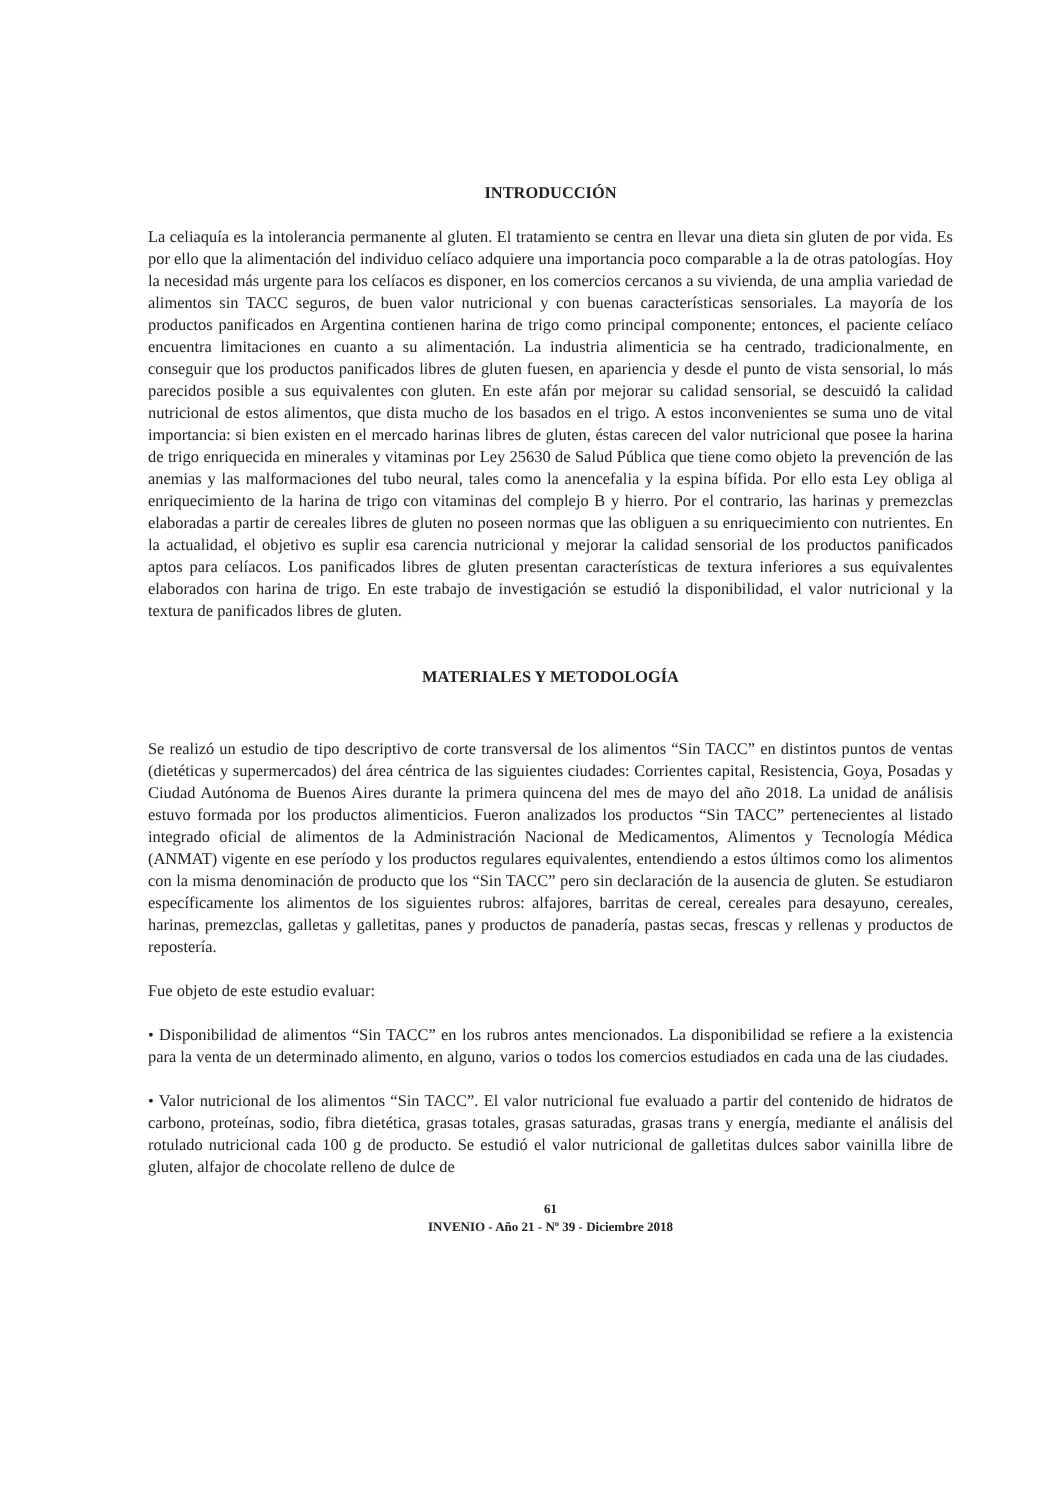INTRODUCCIÓN
La celiaquía es la intolerancia permanente al gluten. El tratamiento se centra en llevar una dieta sin gluten de por vida. Es por ello que la alimentación del individuo celíaco adquiere una importancia poco comparable a la de otras patologías. Hoy la necesidad más urgente para los celíacos es disponer, en los comercios cercanos a su vivienda, de una amplia variedad de alimentos sin TACC seguros, de buen valor nutricional y con buenas características sensoriales. La mayoría de los productos panificados en Argentina contienen harina de trigo como principal componente; entonces, el paciente celíaco encuentra limitaciones en cuanto a su alimentación. La industria alimenticia se ha centrado, tradicionalmente, en conseguir que los productos panificados libres de gluten fuesen, en apariencia y desde el punto de vista sensorial, lo más parecidos posible a sus equivalentes con gluten. En este afán por mejorar su calidad sensorial, se descuidó la calidad nutricional de estos alimentos, que dista mucho de los basados en el trigo. A estos inconvenientes se suma uno de vital importancia: si bien existen en el mercado harinas libres de gluten, éstas carecen del valor nutricional que posee la harina de trigo enriquecida en minerales y vitaminas por Ley 25630 de Salud Pública que tiene como objeto la prevención de las anemias y las malformaciones del tubo neural, tales como la anencefalia y la espina bífida. Por ello esta Ley obliga al enriquecimiento de la harina de trigo con vitaminas del complejo B y hierro. Por el contrario, las harinas y premezclas elaboradas a partir de cereales libres de gluten no poseen normas que las obliguen a su enriquecimiento con nutrientes. En la actualidad, el objetivo es suplir esa carencia nutricional y mejorar la calidad sensorial de los productos panificados aptos para celíacos. Los panificados libres de gluten presentan características de textura inferiores a sus equivalentes elaborados con harina de trigo. En este trabajo de investigación se estudió la disponibilidad, el valor nutricional y la textura de panificados libres de gluten.
MATERIALES Y METODOLOGÍA
Se realizó un estudio de tipo descriptivo de corte transversal de los alimentos “Sin TACC” en distintos puntos de ventas (dietéticas y supermercados) del área céntrica de las siguientes ciudades: Corrientes capital, Resistencia, Goya, Posadas y Ciudad Autónoma de Buenos Aires durante la primera quincena del mes de mayo del año 2018. La unidad de análisis estuvo formada por los productos alimenticios. Fueron analizados los productos “Sin TACC” pertenecientes al listado integrado oficial de alimentos de la Administración Nacional de Medicamentos, Alimentos y Tecnología Médica (ANMAT) vigente en ese período y los productos regulares equivalentes, entendiendo a estos últimos como los alimentos con la misma denominación de producto que los “Sin TACC” pero sin declaración de la ausencia de gluten. Se estudiaron específicamente los alimentos de los siguientes rubros: alfajores, barritas de cereal, cereales para desayuno, cereales, harinas, premezclas, galletas y galletitas, panes y productos de panadería, pastas secas, frescas y rellenas y productos de repostería.
Fue objeto de este estudio evaluar:
• Disponibilidad de alimentos “Sin TACC” en los rubros antes mencionados. La disponibilidad se refiere a la existencia para la venta de un determinado alimento, en alguno, varios o todos los comercios estudiados en cada una de las ciudades.
• Valor nutricional de los alimentos “Sin TACC”. El valor nutricional fue evaluado a partir del contenido de hidratos de carbono, proteínas, sodio, fibra dietética, grasas totales, grasas saturadas, grasas trans y energía, mediante el análisis del rotulado nutricional cada 100 g de producto. Se estudió el valor nutricional de galletitas dulces sabor vainilla libre de gluten, alfajor de chocolate relleno de dulce de
61
INVENIO - Año 21 - Nº 39 - Diciembre 2018